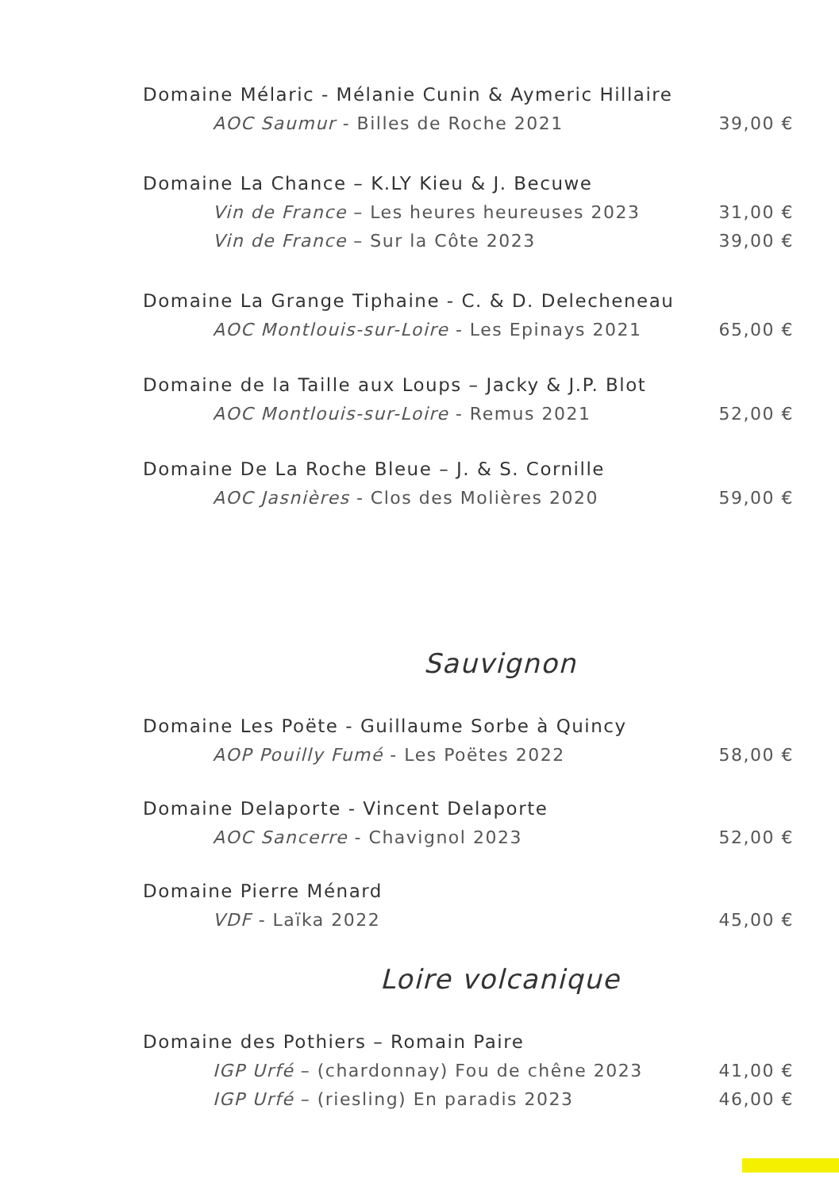Domaine Mélaric - Mélanie Cunin & Aymeric Hillaire
AOC Saumur - Billes de Roche 2021 39,00 €
Domaine La Chance – K.LY Kieu & J. Becuwe
Vin de France – Les heures heureuses 2023 31,00 €
Vin de France – Sur la Côte 2023 39,00 €
Domaine La Grange Tiphaine - C. & D. Delecheneau
AOC Montlouis-sur-Loire - Les Epinays 2021 65,00 €
Domaine de la Taille aux Loups – Jacky & J.P. Blot
AOC Montlouis-sur-Loire - Remus 2021 52,00 €
Domaine De La Roche Bleue – J. & S. Cornille
AOC Jasnières - Clos des Molières 2020 59,00 €
Sauvignon
Domaine Les Poëte - Guillaume Sorbe à Quincy
AOP Pouilly Fumé - Les Poëtes 2022 58,00 €
Domaine Delaporte - Vincent Delaporte
AOC Sancerre - Chavignol 2023 52,00 €
Domaine Pierre Ménard
VDF - Laïka 2022 45,00 €
Loire volcanique
Domaine des Pothiers – Romain Paire
IGP Urfé – (chardonnay) Fou de chêne 2023 41,00 €
IGP Urfé – (riesling) En paradis 2023 46,00 €